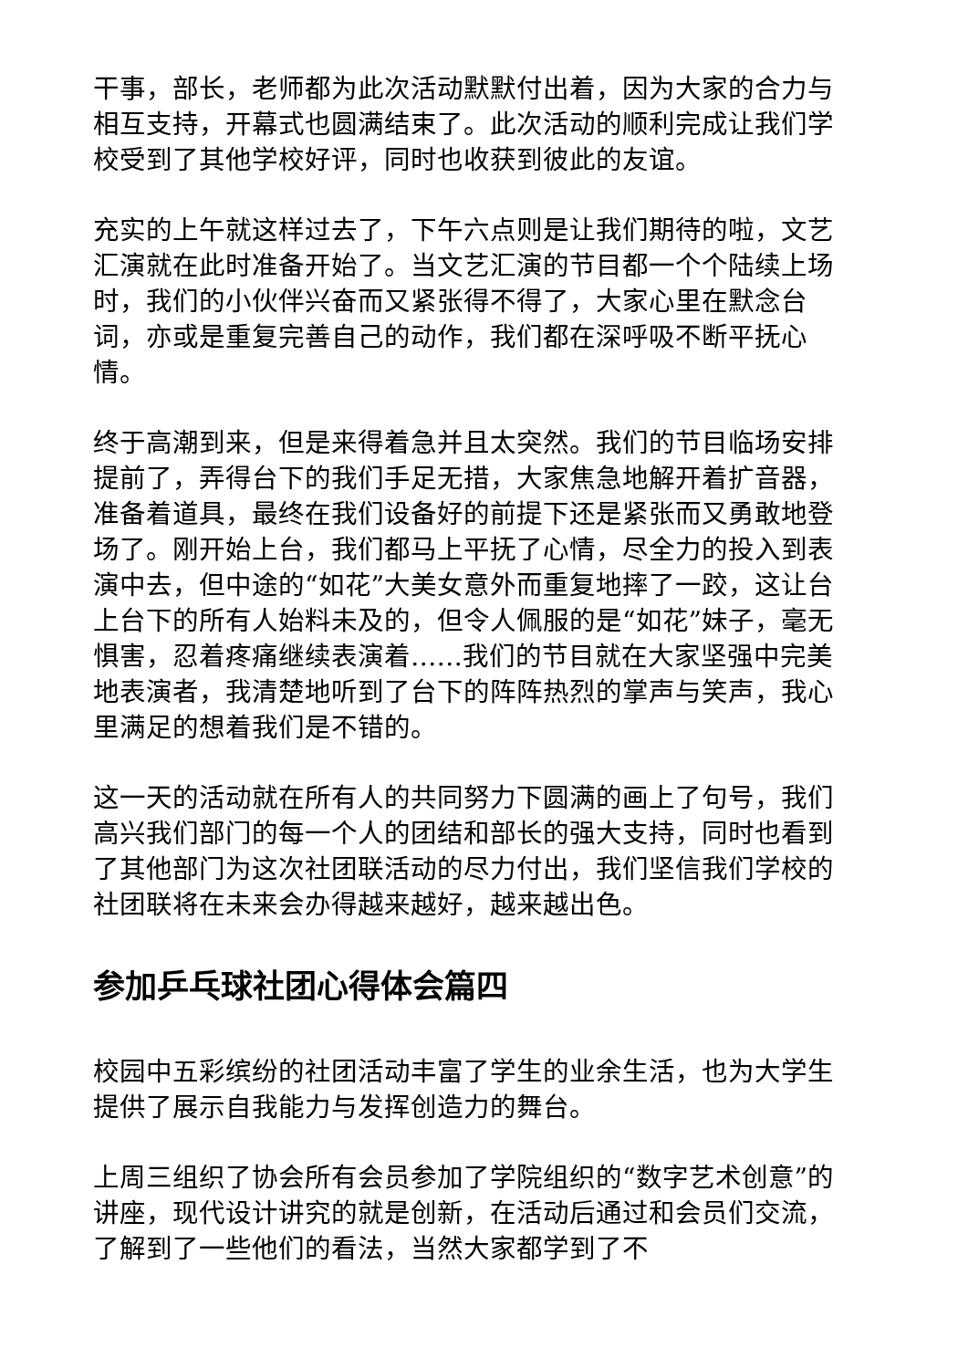干事，部长，老师都为此次活动默默付出着，因为大家的合力与相互支持，开幕式也圆满结束了。此次活动的顺利完成让我们学校受到了其他学校好评，同时也收获到彼此的友谊。
充实的上午就这样过去了，下午六点则是让我们期待的啦，文艺汇演就在此时准备开始了。当文艺汇演的节目都一个个陆续上场时，我们的小伙伴兴奋而又紧张得不得了，大家心里在默念台词，亦或是重复完善自己的动作，我们都在深呼吸不断平抚心情。
终于高潮到来，但是来得着急并且太突然。我们的节目临场安排提前了，弄得台下的我们手足无措，大家焦急地解开着扩音器，准备着道具，最终在我们设备好的前提下还是紧张而又勇敢地登场了。刚开始上台，我们都马上平抚了心情，尽全力的投入到表演中去，但中途的“如花”大美女意外而重复地摔了一跤，这让台上台下的所有人始料未及的，但令人佩服的是“如花”妹子，毫无惧害，忍着疼痛继续表演着……我们的节目就在大家坚强中完美地表演者，我清楚地听到了台下的阵阵热烈的掌声与笑声，我心里满足的想着我们是不错的。
这一天的活动就在所有人的共同努力下圆满的画上了句号，我们高兴我们部门的每一个人的团结和部长的强大支持，同时也看到了其他部门为这次社团联活动的尽力付出，我们坚信我们学校的社团联将在未来会办得越来越好，越来越出色。
参加乒乓球社团心得体会篇四
校园中五彩缤纷的社团活动丰富了学生的业余生活，也为大学生提供了展示自我能力与发挥创造力的舞台。
上周三组织了协会所有会员参加了学院组织的“数字艺术创意”的讲座，现代设计讲究的就是创新，在活动后通过和会员们交流，了解到了一些他们的看法，当然大家都学到了不